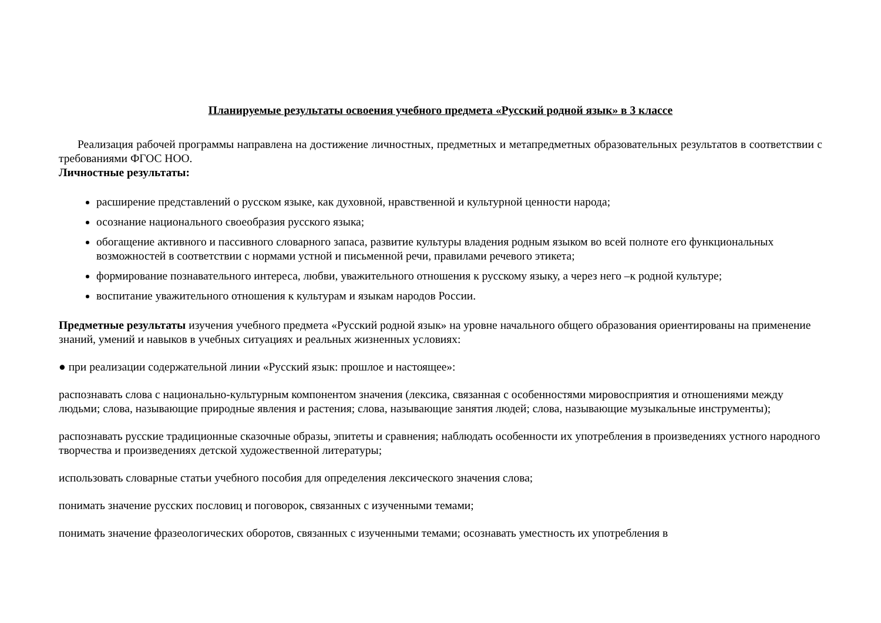Планируемые результаты освоения учебного предмета «Русский родной язык» в 3 классе
Реализация рабочей программы направлена на достижение личностных, предметных и метапредметных образовательных результатов в соответствии с требованиями ФГОС НОО.
Личностные результаты:
расширение представлений о русском языке, как духовной, нравственной и культурной ценности народа;
осознание национального своеобразия русского языка;
обогащение активного и пассивного словарного запаса, развитие культуры владения родным языком во всей полноте его функциональных возможностей в соответствии с нормами устной и письменной речи, правилами речевого этикета;
формирование познавательного интереса, любви, уважительного отношения к русскому языку, а через него –к родной культуре;
воспитание уважительного отношения к культурам и языкам народов России.
Предметные результаты изучения учебного предмета «Русский родной язык» на уровне начального общего образования ориентированы на применение знаний, умений и навыков в учебных ситуациях и реальных жизненных условиях:
● при реализации содержательной линии «Русский язык: прошлое и настоящее»:
распознавать слова с национально-культурным компонентом значения (лексика, связанная с особенностями мировосприятия и отношениями между людьми; слова, называющие природные явления и растения; слова, называющие занятия людей; слова, называющие музыкальные инструменты);
распознавать русские традиционные сказочные образы, эпитеты и сравнения; наблюдать особенности их употребления в произведениях устного народного творчества и произведениях детской художественной литературы;
использовать словарные статьи учебного пособия для определения лексического значения слова;
понимать значение русских пословиц и поговорок, связанных с изученными темами;
понимать значение фразеологических оборотов, связанных с изученными темами; осознавать уместность их употребления в